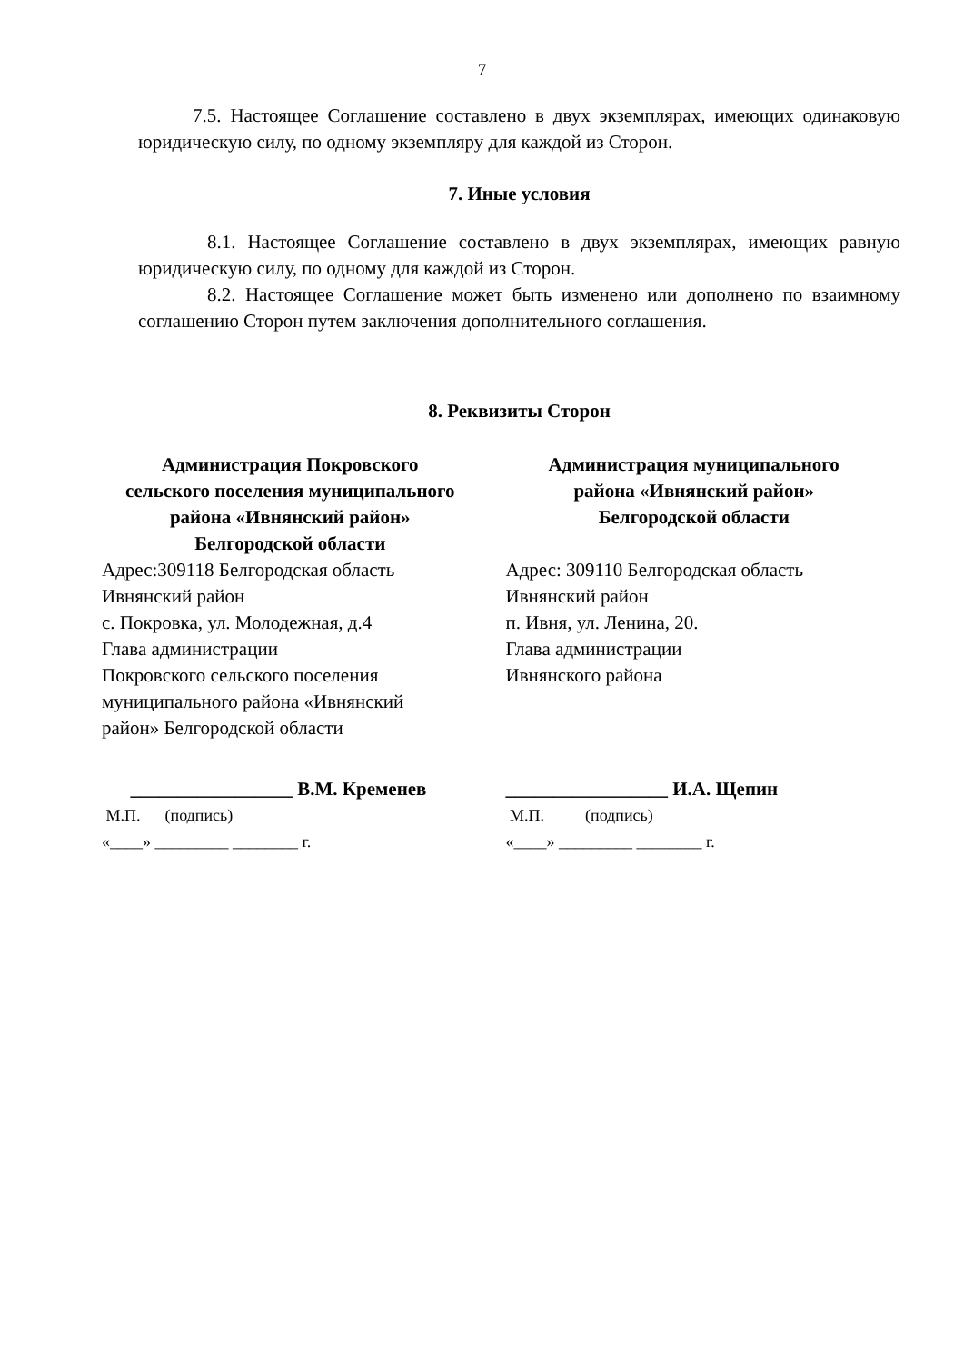7
7.5. Настоящее Соглашение составлено в двух экземплярах, имеющих одинаковую юридическую силу, по одному экземпляру для каждой из Сторон.
7. Иные условия
8.1. Настоящее Соглашение составлено в двух экземплярах, имеющих равную юридическую силу, по одному для каждой из Сторон.
8.2. Настоящее Соглашение может быть изменено или дополнено по взаимному соглашению Сторон путем заключения дополнительного соглашения.
8. Реквизиты Сторон
Администрация Покровского
сельского поселения муниципального
района «Ивнянский район»
Белгородской области
Адрес:309118 Белгородская область
Ивнянский район
с. Покровка, ул. Молодежная, д.4
Глава администрации
Покровского сельского поселения
муниципального района «Ивнянский
район» Белгородской области
_________________ В.М. Кременев
М.П. (подпись)
«____» _________ ________ г.
Администрация муниципального
района «Ивнянский район»
Белгородской области
Адрес: 309110 Белгородская область
Ивнянский район
п. Ивня, ул. Ленина, 20.
Глава администрации
Ивнянского района
_________________ И.А. Щепин
М.П. (подпись)
«____» _________ ________ г.